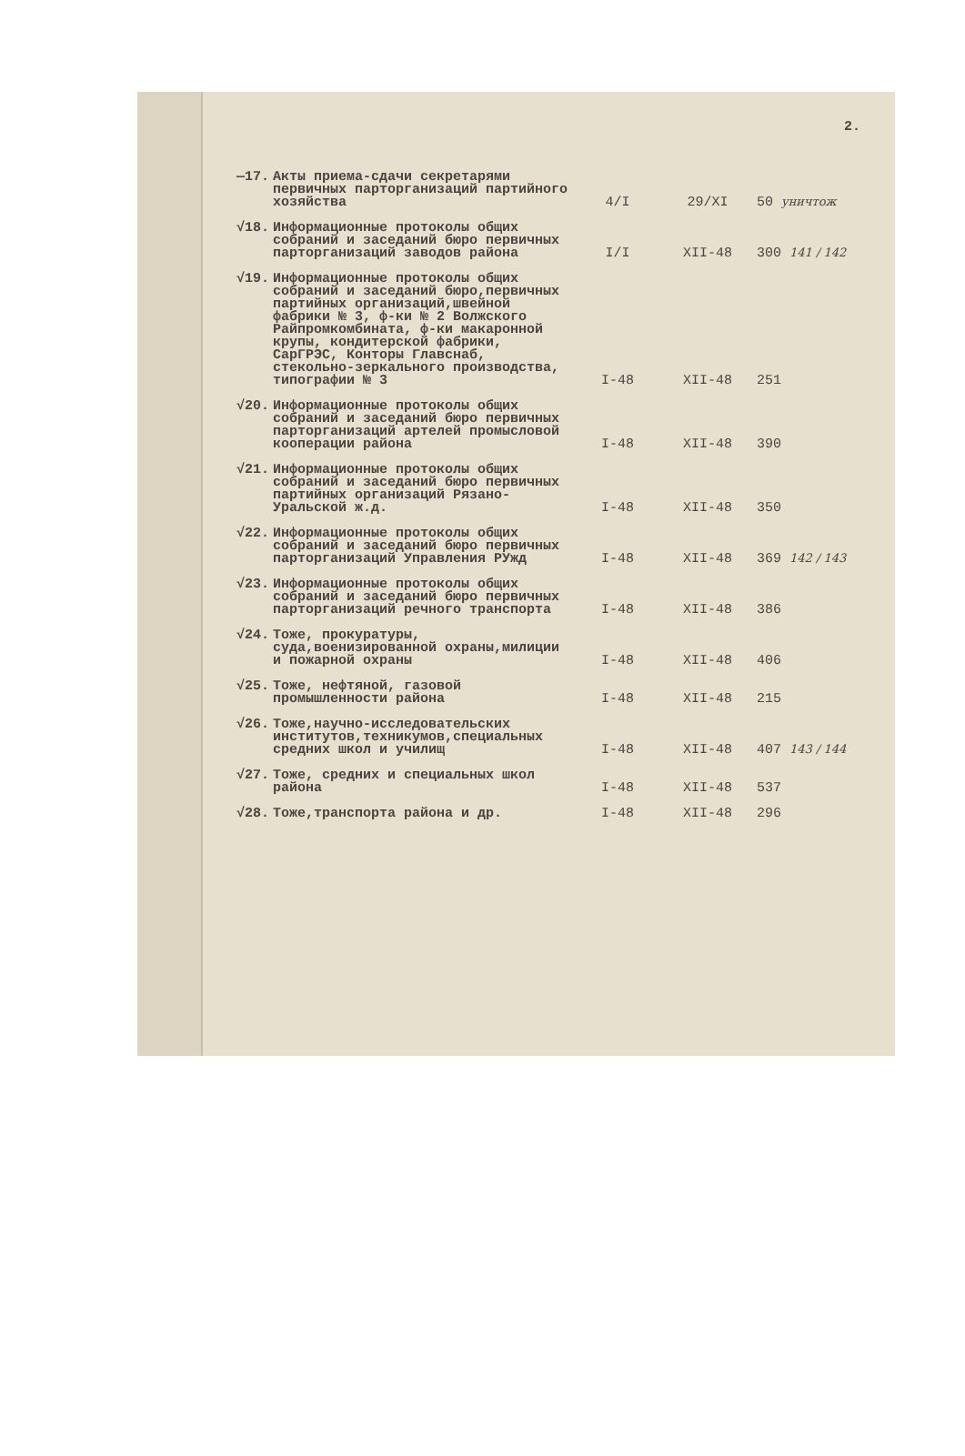2.
| —17. | Акты приема-сдачи секретарями первичных парторганизаций партийного хозяйства | 4/I | 29/XI | 50 уничтож |
| √18. | Информационные протоколы общих собраний и заседаний бюро первичных парторганизаций заводов района | I/I | XII-48 | 300 141 / 142 |
| √19. | Информационные протоколы общих собраний и заседаний бюро,первичных партийных организаций,швейной фабрики № 3, ф-ки № 2 Волжского Райпромкомбината, ф-ки макаронной крупы, кондитерской фабрики, СарГРЭС, Конторы Главснаб, стекольно-зеркального производства, типографии № 3 | I-48 | XII-48 | 251 |
| √20. | Информационные протоколы общих собраний и заседаний бюро первичных парторганизаций артелей промысловой кооперации района | I-48 | XII-48 | 390 |
| √21. | Информационные протоколы общих собраний и заседаний бюро первичных партийных организаций Рязано-Уральской ж.д. | I-48 | XII-48 | 350 |
| √22. | Информационные протоколы общих собраний и заседаний бюро первичных парторганизаций Управления РУжд | I-48 | XII-48 | 369 142 / 143 |
| √23. | Информационные протоколы общих собраний и заседаний бюро первичных парторганизаций речного транспорта | I-48 | XII-48 | 386 |
| √24. | Тоже, прокуратуры, суда,военизированной охраны,милиции и пожарной охраны | I-48 | XII-48 | 406 |
| √25. | Тоже, нефтяной, газовой промышленности района | I-48 | XII-48 | 215 |
| √26. | Тоже,научно-исследовательских институтов,техникумов,специальных средних школ и училищ | I-48 | XII-48 | 407 143 / 144 |
| √27. | Тоже, средних и специальных школ района | I-48 | XII-48 | 537 |
| √28. | Тоже,транспорта района и др. | I-48 | XII-48 | 296 |